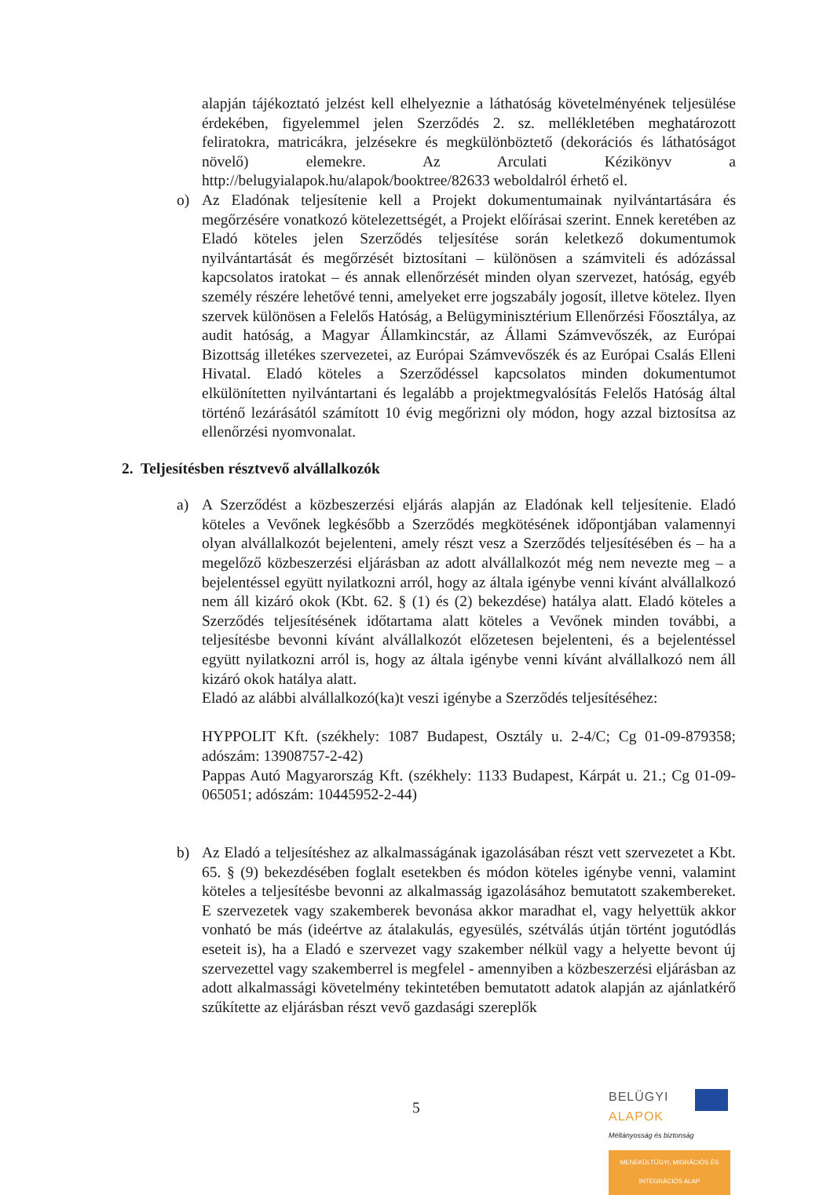alapján tájékoztató jelzést kell elhelyeznie a láthatóság követelményének teljesülése érdekében, figyelemmel jelen Szerződés 2. sz. mellékletében meghatározott feliratokra, matricákra, jelzésekre és megkülönböztető (dekorációs és láthatóságot növelő) elemekre. Az Arculati Kézikönyv a http://belugyialapok.hu/alapok/booktree/82633 weboldalról érhető el.
o) Az Eladónak teljesítenie kell a Projekt dokumentumainak nyilvántartására és megőrzésére vonatkozó kötelezettségét, a Projekt előírásai szerint. Ennek keretében az Eladó köteles jelen Szerződés teljesítése során keletkező dokumentumok nyilvántartását és megőrzését biztosítani – különösen a számviteli és adózással kapcsolatos iratokat – és annak ellenőrzését minden olyan szervezet, hatóság, egyéb személy részére lehetővé tenni, amelyeket erre jogszabály jogosít, illetve kötelez. Ilyen szervek különösen a Felelős Hatóság, a Belügyminisztérium Ellenőrzési Főosztálya, az audit hatóság, a Magyar Államkincstár, az Állami Számvevőszék, az Európai Bizottság illetékes szervezetei, az Európai Számvevőszék és az Európai Csalás Elleni Hivatal. Eladó köteles a Szerződéssel kapcsolatos minden dokumentumot elkülönítetten nyilvántartani és legalább a projektmegvalósítás Felelős Hatóság által történő lezárásától számított 10 évig megőrizni oly módon, hogy azzal biztosítsa az ellenőrzési nyomvonalat.
2. Teljesítésben résztvevő alvállalkozók
a) A Szerződést a közbeszerzési eljárás alapján az Eladónak kell teljesítenie. Eladó köteles a Vevőnek legkésőbb a Szerződés megkötésének időpontjában valamennyi olyan alvállalkozót bejelenteni, amely részt vesz a Szerződés teljesítésében és – ha a megelőző közbeszerzési eljárásban az adott alvállalkozót még nem nevezte meg – a bejelentéssel együtt nyilatkozni arról, hogy az általa igénybe venni kívánt alvállalkozó nem áll kizáró okok (Kbt. 62. § (1) és (2) bekezdése) hatálya alatt. Eladó köteles a Szerződés teljesítésének időtartama alatt köteles a Vevőnek minden további, a teljesítésbe bevonni kívánt alvállalkozót előzetesen bejelenteni, és a bejelentéssel együtt nyilatkozni arról is, hogy az általa igénybe venni kívánt alvállalkozó nem áll kizáró okok hatálya alatt.
Eladó az alábbi alvállalkozó(ka)t veszi igénybe a Szerződés teljesítéséhez:
HYPPOLIT Kft. (székhely: 1087 Budapest, Osztály u. 2-4/C; Cg 01-09-879358; adószám: 13908757-2-42)
Pappas Autó Magyarország Kft. (székhely: 1133 Budapest, Kárpát u. 21.; Cg 01-09-065051; adószám: 10445952-2-44)
b) Az Eladó a teljesítéshez az alkalmasságának igazolásában részt vett szervezetet a Kbt. 65. § (9) bekezdésében foglalt esetekben és módon köteles igénybe venni, valamint köteles a teljesítésbe bevonni az alkalmasság igazolásához bemutatott szakembereket. E szervezetek vagy szakemberek bevonása akkor maradhat el, vagy helyettük akkor vonható be más (ideértve az átalakulás, egyesülés, szétválás útján történt jogutódlás eseteit is), ha a Eladó e szervezet vagy szakember nélkül vagy a helyette bevont új szervezettel vagy szakemberrel is megfelel - amennyiben a közbeszerzési eljárásban az adott alkalmassági követelmény tekintetében bemutatott adatok alapján az ajánlatkérő szűkítette az eljárásban részt vevő gazdasági szereplők
5
BELÜGYI
ALAPOK
Méltányosság és biztonság
MENEKÜLTÜGYI, MIGRÁCIÓS ÉS INTEGRÁCIÓS ALAP